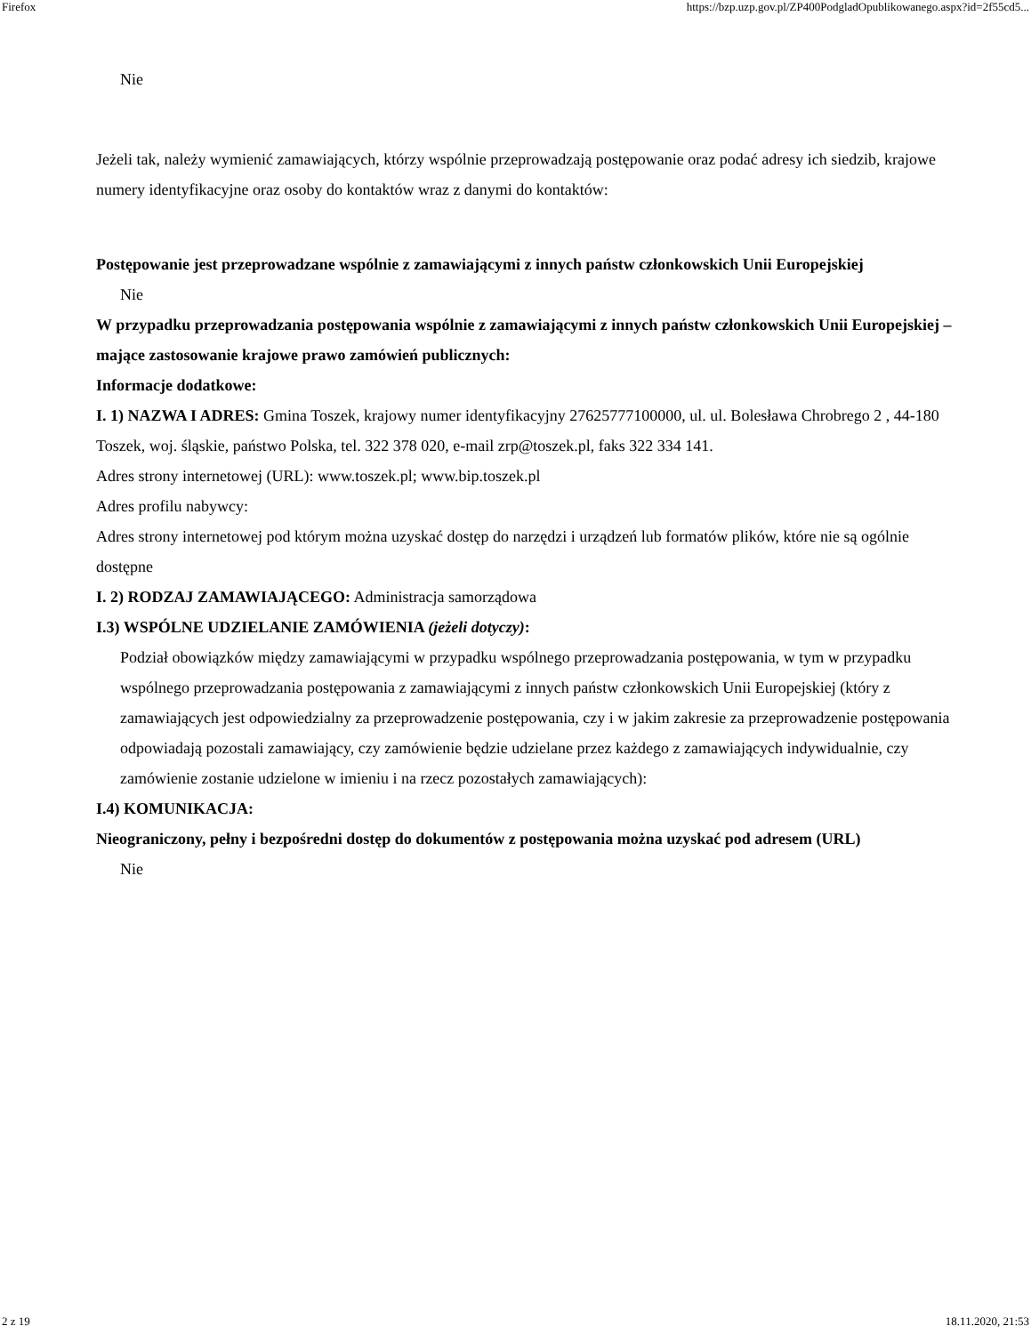Firefox https://bzp.uzp.gov.pl/ZP400PodgladOpublikowanego.aspx?id=2f55cd5...
Nie
Jeżeli tak, należy wymienić zamawiających, którzy wspólnie przeprowadzają postępowanie oraz podać adresy ich siedzib, krajowe numery identyfikacyjne oraz osoby do kontaktów wraz z danymi do kontaktów:
Postępowanie jest przeprowadzane wspólnie z zamawiającymi z innych państw członkowskich Unii Europejskiej
Nie
W przypadku przeprowadzania postępowania wspólnie z zamawiającymi z innych państw członkowskich Unii Europejskiej – mające zastosowanie krajowe prawo zamówień publicznych:
Informacje dodatkowe:
I. 1) NAZWA I ADRES: Gmina Toszek, krajowy numer identyfikacyjny 27625777100000, ul. ul. Bolesława Chrobrego 2 , 44-180 Toszek, woj. śląskie, państwo Polska, tel. 322 378 020, e-mail zrp@toszek.pl, faks 322 334 141.
Adres strony internetowej (URL): www.toszek.pl; www.bip.toszek.pl
Adres profilu nabywcy:
Adres strony internetowej pod którym można uzyskać dostęp do narzędzi i urządzeń lub formatów plików, które nie są ogólnie dostępne
I. 2) RODZAJ ZAMAWIAJĄCEGO: Administracja samorządowa
I.3) WSPÓLNE UDZIELANIE ZAMÓWIENIA (jeżeli dotyczy):
Podział obowiązków między zamawiającymi w przypadku wspólnego przeprowadzania postępowania, w tym w przypadku wspólnego przeprowadzania postępowania z zamawiającymi z innych państw członkowskich Unii Europejskiej (który z zamawiających jest odpowiedzialny za przeprowadzenie postępowania, czy i w jakim zakresie za przeprowadzenie postępowania odpowiadają pozostali zamawiający, czy zamówienie będzie udzielane przez każdego z zamawiających indywidualnie, czy zamówienie zostanie udzielone w imieniu i na rzecz pozostałych zamawiających):
I.4) KOMUNIKACJA:
Nieograniczony, pełny i bezpośredni dostęp do dokumentów z postępowania można uzyskać pod adresem (URL)
Nie
2 z 19 18.11.2020, 21:53